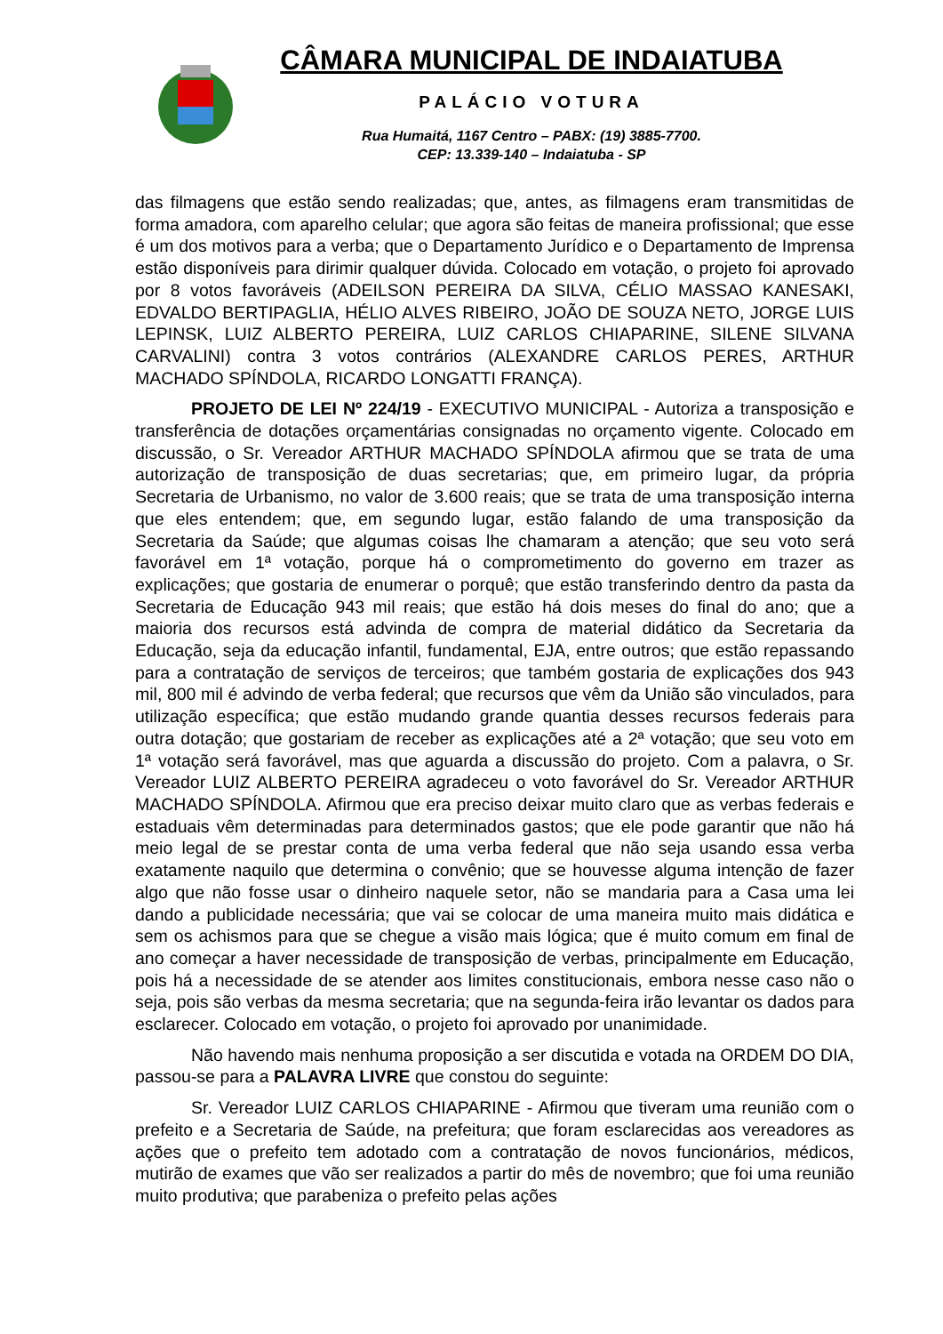CÂMARA MUNICIPAL DE INDAIATUBA
PALÁCIO VOTURA
Rua Humaitá, 1167 Centro – PABX: (19) 3885-7700.
CEP: 13.339-140 – Indaiatuba - SP
das filmagens que estão sendo realizadas; que, antes, as filmagens eram transmitidas de forma amadora, com aparelho celular; que agora são feitas de maneira profissional; que esse é um dos motivos para a verba; que o Departamento Jurídico e o Departamento de Imprensa estão disponíveis para dirimir qualquer dúvida. Colocado em votação, o projeto foi aprovado por 8 votos favoráveis (ADEILSON PEREIRA DA SILVA, CÉLIO MASSAO KANESAKI, EDVALDO BERTIPAGLIA, HÉLIO ALVES RIBEIRO, JOÃO DE SOUZA NETO, JORGE LUIS LEPINSK, LUIZ ALBERTO PEREIRA, LUIZ CARLOS CHIAPARINE, SILENE SILVANA CARVALINI) contra 3 votos contrários (ALEXANDRE CARLOS PERES, ARTHUR MACHADO SPÍNDOLA, RICARDO LONGATTI FRANÇA).
PROJETO DE LEI Nº 224/19 - EXECUTIVO MUNICIPAL - Autoriza a transposição e transferência de dotações orçamentárias consignadas no orçamento vigente. Colocado em discussão, o Sr. Vereador ARTHUR MACHADO SPÍNDOLA afirmou que se trata de uma autorização de transposição de duas secretarias; que, em primeiro lugar, da própria Secretaria de Urbanismo, no valor de 3.600 reais; que se trata de uma transposição interna que eles entendem; que, em segundo lugar, estão falando de uma transposição da Secretaria da Saúde; que algumas coisas lhe chamaram a atenção; que seu voto será favorável em 1ª votação, porque há o comprometimento do governo em trazer as explicações; que gostaria de enumerar o porquê; que estão transferindo dentro da pasta da Secretaria de Educação 943 mil reais; que estão há dois meses do final do ano; que a maioria dos recursos está advinda de compra de material didático da Secretaria da Educação, seja da educação infantil, fundamental, EJA, entre outros; que estão repassando para a contratação de serviços de terceiros; que também gostaria de explicações dos 943 mil, 800 mil é advindo de verba federal; que recursos que vêm da União são vinculados, para utilização específica; que estão mudando grande quantia desses recursos federais para outra dotação; que gostariam de receber as explicações até a 2ª votação; que seu voto em 1ª votação será favorável, mas que aguarda a discussão do projeto. Com a palavra, o Sr. Vereador LUIZ ALBERTO PEREIRA agradeceu o voto favorável do Sr. Vereador ARTHUR MACHADO SPÍNDOLA. Afirmou que era preciso deixar muito claro que as verbas federais e estaduais vêm determinadas para determinados gastos; que ele pode garantir que não há meio legal de se prestar conta de uma verba federal que não seja usando essa verba exatamente naquilo que determina o convênio; que se houvesse alguma intenção de fazer algo que não fosse usar o dinheiro naquele setor, não se mandaria para a Casa uma lei dando a publicidade necessária; que vai se colocar de uma maneira muito mais didática e sem os achismos para que se chegue a visão mais lógica; que é muito comum em final de ano começar a haver necessidade de transposição de verbas, principalmente em Educação, pois há a necessidade de se atender aos limites constitucionais, embora nesse caso não o seja, pois são verbas da mesma secretaria; que na segunda-feira irão levantar os dados para esclarecer. Colocado em votação, o projeto foi aprovado por unanimidade.
Não havendo mais nenhuma proposição a ser discutida e votada na ORDEM DO DIA, passou-se para a PALAVRA LIVRE que constou do seguinte:
Sr. Vereador LUIZ CARLOS CHIAPARINE - Afirmou que tiveram uma reunião com o prefeito e a Secretaria de Saúde, na prefeitura; que foram esclarecidas aos vereadores as ações que o prefeito tem adotado com a contratação de novos funcionários, médicos, mutirão de exames que vão ser realizados a partir do mês de novembro; que foi uma reunião muito produtiva; que parabeniza o prefeito pelas ações